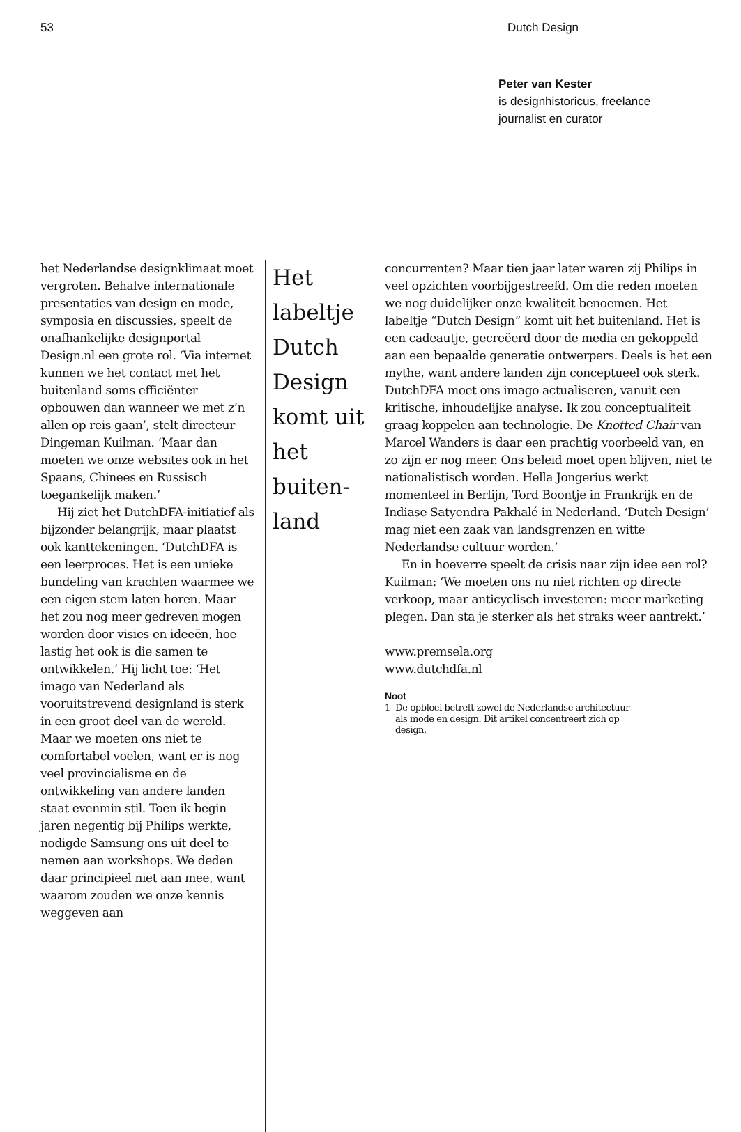53 Dutch Design
Peter van Kester
is designhistoricus, freelance
journalist en curator
het Nederlandse designklimaat moet vergroten. Behalve internationale presentaties van design en mode, symposia en discussies, speelt de onafhankelijke designportal Design.nl een grote rol. ‘Via internet kunnen we het contact met het buitenland soms efficiënter opbouwen dan wanneer we met z’n allen op reis gaan’, stelt directeur Dingeman Kuilman. ‘Maar dan moeten we onze websites ook in het Spaans, Chinees en Russisch toegankelijk maken.’
Hij ziet het DutchDFA-initiatief als bijzonder belangrijk, maar plaatst ook kanttekeningen. ‘DutchDFA is een leerproces. Het is een unieke bundeling van krachten waarmee we een eigen stem laten horen. Maar het zou nog meer gedreven mogen worden door visies en ideeën, hoe lastig het ook is die samen te ontwikkelen.’ Hij licht toe: ‘Het imago van Nederland als vooruitstrevend designland is sterk in een groot deel van de wereld. Maar we moeten ons niet te comfortabel voelen, want er is nog veel provincialisme en de ontwikkeling van andere landen staat evenmin stil. Toen ik begin jaren negentig bij Philips werkte, nodigde Samsung ons uit deel te nemen aan workshops. We deden daar principieel niet aan mee, want waarom zouden we onze kennis weggeven aan
Het labeltje Dutch Design komt uit het buiten-
land
concurrenten? Maar tien jaar later waren zij Philips in veel opzichten voorbijgestreefd. Om die reden moeten we nog duidelijker onze kwaliteit benoemen. Het labeltje “Dutch Design” komt uit het buitenland. Het is een cadeautje, gecreëerd door de media en gekoppeld aan een bepaalde generatie ontwerpers. Deels is het een mythe, want andere landen zijn conceptueel ook sterk. DutchDFA moet ons imago actualiseren, vanuit een kritische, inhoudelijke analyse. Ik zou conceptualiteit graag koppelen aan technologie. De Knotted Chair van Marcel Wanders is daar een prachtig voorbeeld van, en zo zijn er nog meer. Ons beleid moet open blijven, niet te nationalistisch worden. Hella Jongerius werkt momenteel in Berlijn, Tord Boontje in Frankrijk en de Indiase Satyendra Pakhalé in Nederland. ‘Dutch Design’ mag niet een zaak van landsgrenzen en witte Nederlandse cultuur worden.’
En in hoeverre speelt de crisis naar zijn idee een rol? Kuilman: ‘We moeten ons nu niet richten op directe verkoop, maar anticyclisch investeren: meer marketing plegen. Dan sta je sterker als het straks weer aantrekt.’
www.premsela.org
www.dutchdfa.nl
Noot
1 De opbloei betreft zowel de Nederlandse architectuur
als mode en design. Dit artikel concentreert zich op
design.